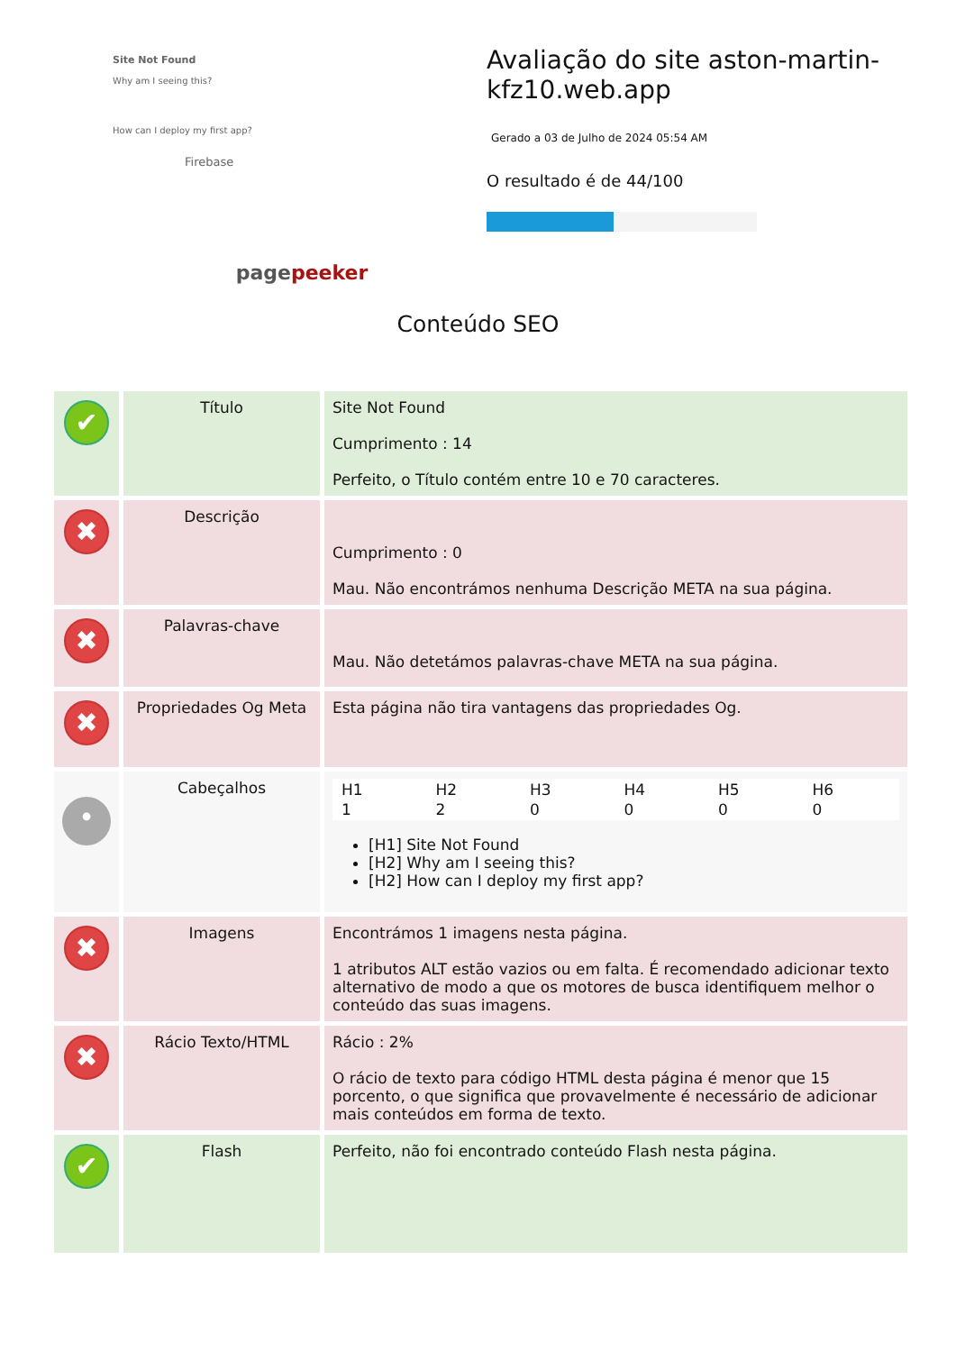Site Not Found
Why am I seeing this?
How can I deploy my first app?
Firebase
pagepeeker
Avaliação do site aston-martin-kfz10.web.app
Gerado a 03 de Julho de 2024 05:54 AM
O resultado é de 44/100
Conteúdo SEO
| ✔ | Título | Site Not Found Cumprimento : 14 Perfeito, o Título contém entre 10 e 70 caracteres. |
| ✖ | Descrição | Cumprimento : 0 Mau. Não encontrámos nenhuma Descrição META na sua página. |
| ✖ | Palavras-chave | Mau. Não detetámos palavras-chave META na sua página. |
| ✖ | Propriedades Og Meta | Esta página não tira vantagens das propriedades Og. |
| • | Cabeçalhos | / H1 / H2 / H3 / H4 / H5 / H6 / / 1 / 2 / 0 / 0 / 0 / 0 / [H1] Site Not Found [H2] Why am I seeing this? [H2] How can I deploy my first app? |
| ✖ | Imagens | Encontrámos 1 imagens nesta página. 1 atributos ALT estão vazios ou em falta. É recomendado adicionar texto alternativo de modo a que os motores de busca identifiquem melhor o conteúdo das suas imagens. |
| ✖ | Rácio Texto/HTML | Rácio : 2% O rácio de texto para código HTML desta página é menor que 15 porcento, o que significa que provavelmente é necessário de adicionar mais conteúdos em forma de texto. |
| ✔ | Flash | Perfeito, não foi encontrado conteúdo Flash nesta página. |